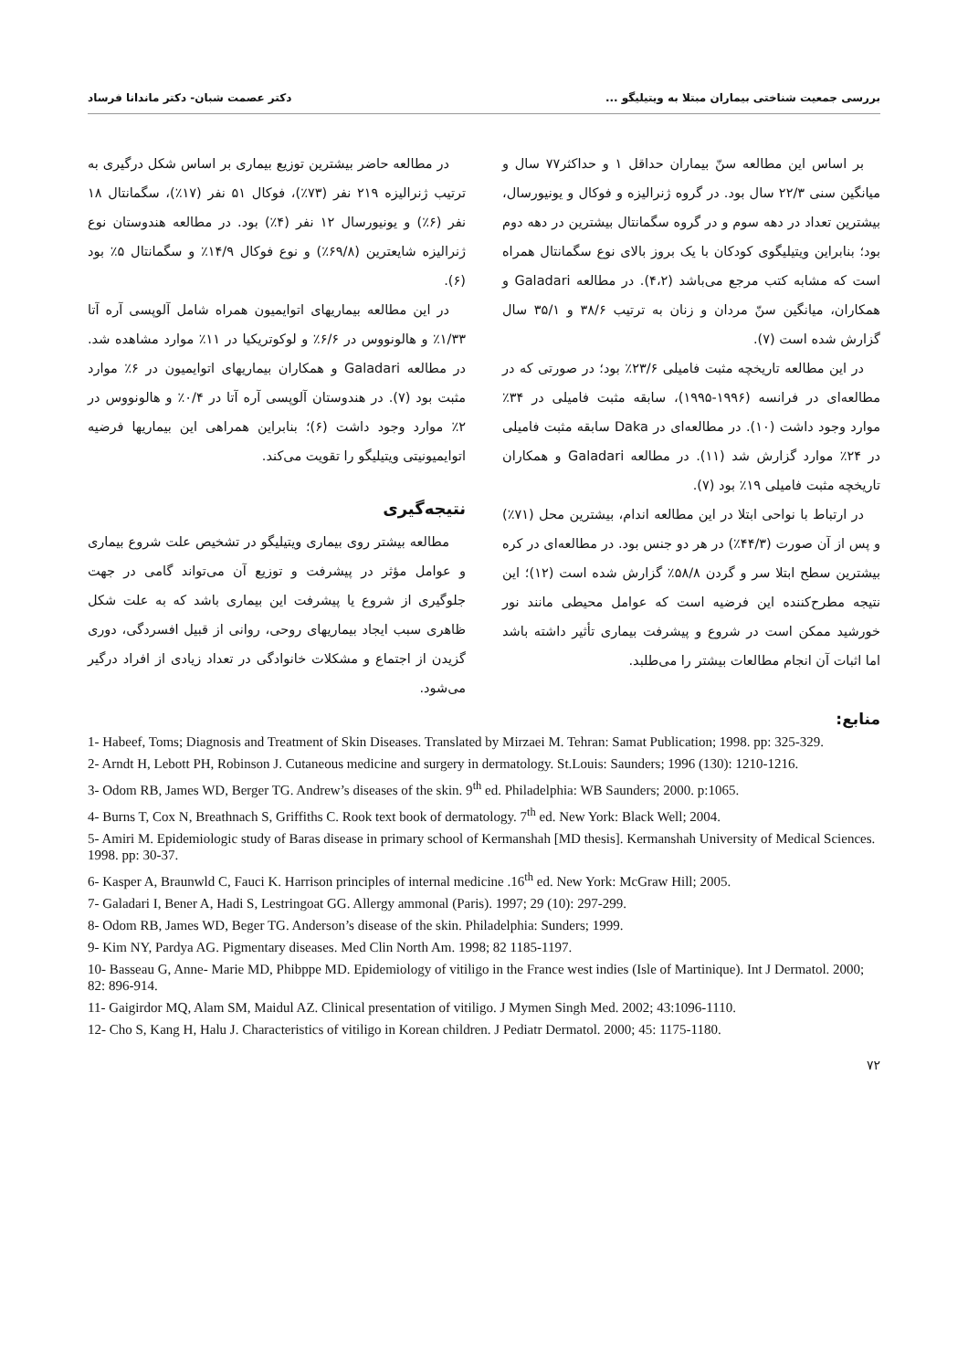بررسی جمعیت شناختی بیماران مبتلا به ویتیلیگو ... دکتر عصمت شبان- دکتر ماندانا فرساد
بر اساس این مطالعه سنّ بیماران حداقل ۱ و حداکثر۷۷ سال و میانگین سنی ۲۲/۳ سال بود. در گروه ژنرالیزه و فوکال و یونیورسال، بیشترین تعداد در دهه سوم و در گروه سگمانتال بیشترین در دهه دوم بود؛ بنابراین ویتیلیگوی کودکان با یک بروز بالای نوع سگمانتال همراه است که مشابه کتب مرجع می‌باشد (۴،۲). در مطالعه Galadari و همکاران، میانگین سنّ مردان و زنان به ترتیب ۳۸/۶ و ۳۵/۱ سال گزارش شده است (۷).
در این مطالعه تاریخچه مثبت فامیلی ۲۳/۶٪ بود؛ در صورتی که در مطالعه‌ای در فرانسه (۱۹۹۶-۱۹۹۵)، سابقه مثبت فامیلی در ۳۴٪ موارد وجود داشت (۱۰). در مطالعه‌ای در Daka سابقه مثبت فامیلی در ۲۴٪ موارد گزارش شد (۱۱). در مطالعه Galadari و همکاران تاریخچه مثبت فامیلی ۱۹٪ بود (۷).
در ارتباط با نواحی ابتلا در این مطالعه اندام، بیشترین محل (۷۱٪) و پس از آن صورت (۴۴/۳٪) در هر دو جنس بود. در مطالعه‌ای در کره بیشترین سطح ابتلا سر و گردن ۵۸/۸٪ گزارش شده است (۱۲)؛ این نتیجه مطرح‌کننده این فرضیه است که عوامل محیطی مانند نور خورشید ممکن است در شروع و پیشرفت بیماری تأثیر داشته باشد اما اثبات آن انجام مطالعات بیشتر را می‌طلبد.
در مطالعه حاضر بیشترین توزیع بیماری بر اساس شکل درگیری به ترتیب ژنرالیزه ۲۱۹ نفر (۷۳٪)، فوکال ۵۱ نفر (۱۷٪)، سگمانتال ۱۸ نفر (۶٪) و یونیورسال ۱۲ نفر (۴٪) بود. در مطالعه هندوستان نوع ژنرالیزه شایعترین (۶۹/۸٪) و نوع فوکال ۱۴/۹٪ و سگمانتال ۵٪ بود (۶).
در این مطالعه بیماریهای اتوایمیون همراه شامل آلوپسی آره آتا ۱/۳۳٪ و هالونووس در ۶/۶٪ و لوکوتریکیا در ۱۱٪ موارد مشاهده شد. در مطالعه Galadari و همکاران بیماریهای اتوایمیون در ۶٪ موارد مثبت بود (۷). در هندوستان آلوپسی آره آتا در ۰/۴٪ و هالونووس در ۲٪ موارد وجود داشت (۶)؛ بنابراین همراهی این بیماریها فرضیه اتوایمیونیتی ویتیلیگو را تقویت می‌کند.
نتیجه‌گیری
مطالعه بیشتر روی بیماری ویتیلیگو در تشخیص علت شروع بیماری و عوامل مؤثر در پیشرفت و توزیع آن می‌تواند گامی در جهت جلوگیری از شروع یا پیشرفت این بیماری باشد که به علت شکل ظاهری سبب ایجاد بیماریهای روحی، روانی از قبیل افسردگی، دوری گزیدن از اجتماع و مشکلات خانوادگی در تعداد زیادی از افراد درگیر می‌شود.
منابع:
1- Habeef, Toms; Diagnosis and Treatment of Skin Diseases. Translated by Mirzaei M. Tehran: Samat Publication; 1998. pp: 325-329.
2- Arndt H, Lebott PH, Robinson J. Cutaneous medicine and surgery in dermatology. St.Louis: Saunders; 1996 (130): 1210-1216.
3- Odom RB, James WD, Berger TG. Andrew’s diseases of the skin. 9<sup>th</sup> ed. Philadelphia: WB Saunders; 2000. p:1065.
4- Burns T, Cox N, Breathnach S, Griffiths C. Rook text book of dermatology. 7<sup>th</sup> ed. New York: Black Well; 2004.
5- Amiri M. Epidemiologic study of Baras disease in primary school of Kermanshah [MD thesis]. Kermanshah University of Medical Sciences. 1998. pp: 30-37.
6- Kasper A, Braunwld C, Fauci K. Harrison principles of internal medicine .16<sup>th</sup> ed. New York: McGraw Hill; 2005.
7- Galadari I, Bener A, Hadi S, Lestringoat GG. Allergy ammonal (Paris). 1997; 29 (10): 297-299.
8- Odom RB, James WD, Beger TG. Anderson’s disease of the skin. Philadelphia: Sunders; 1999.
9- Kim NY, Pardya AG. Pigmentary diseases. Med Clin North Am. 1998; 82 1185-1197.
10- Basseau G, Anne- Marie MD, Phibppe MD. Epidemiology of vitiligo in the France west indies (Isle of Martinique). Int J Dermatol. 2000; 82: 896-914.
11- Gaigirdor MQ, Alam SM, Maidul AZ. Clinical presentation of vitiligo. J Mymen Singh Med. 2002; 43:1096-1110.
12- Cho S, Kang H, Halu J. Characteristics of vitiligo in Korean children. J Pediatr Dermatol. 2000; 45: 1175-1180.
۷۲